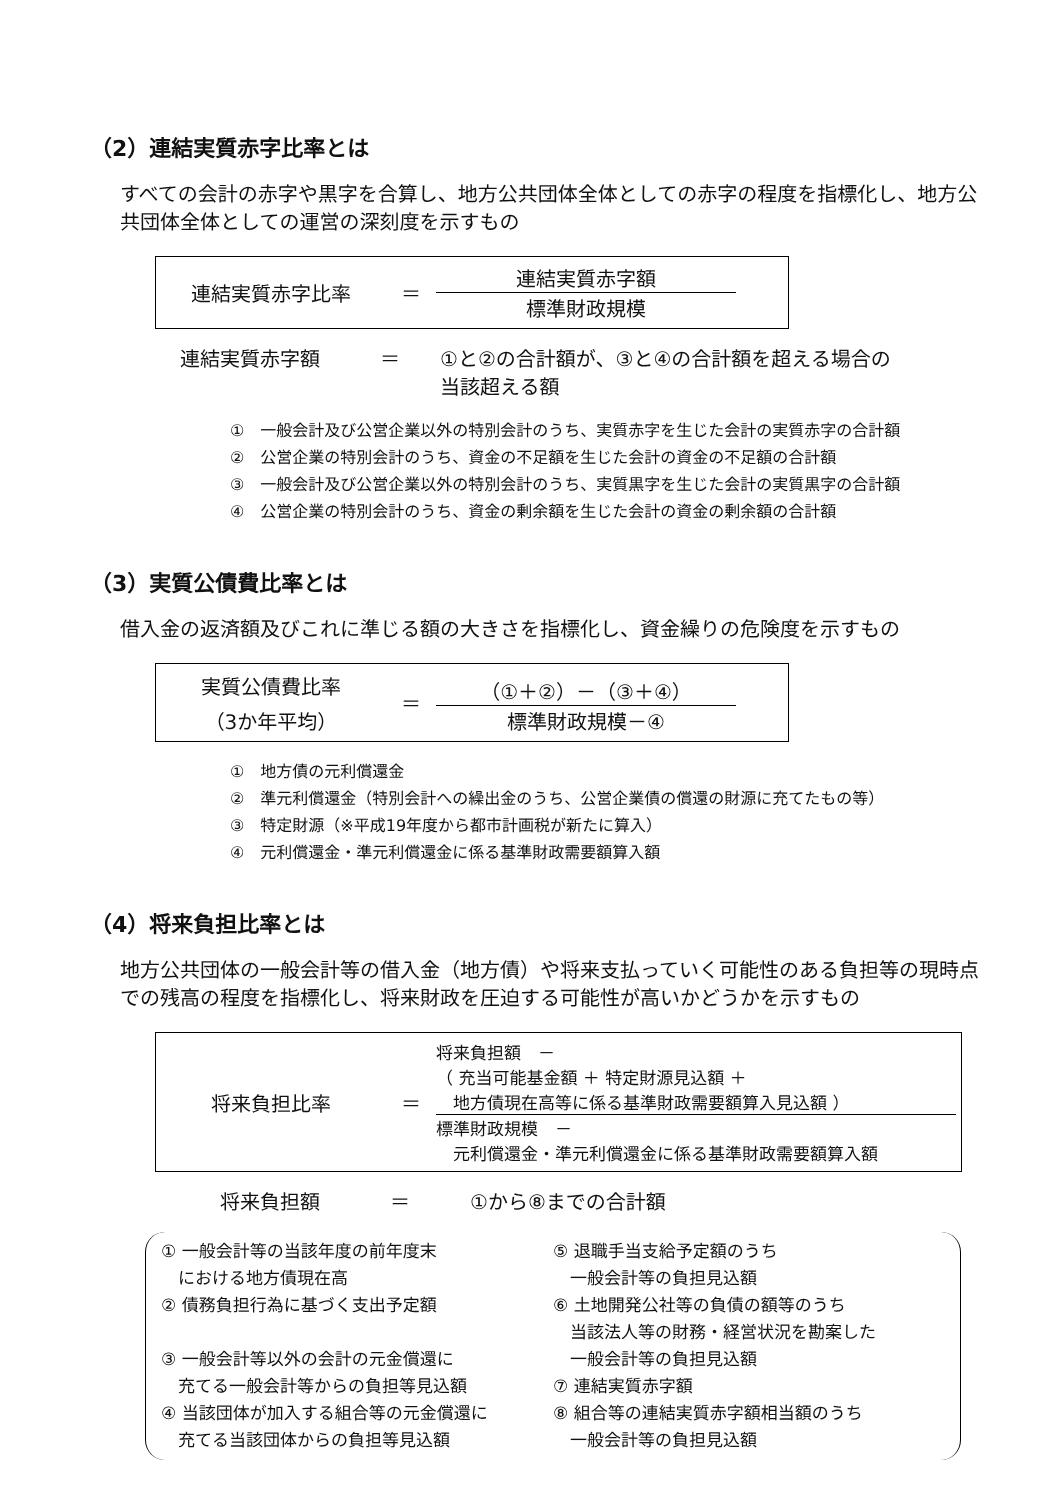（2）連結実質赤字比率とは
すべての会計の赤字や黒字を合算し、地方公共団体全体としての赤字の程度を指標化し、地方公共団体全体としての運営の深刻度を示すもの
連結実質赤字比率 ＝
連結実質赤字額
標準財政規模
連結実質赤字額 ＝ ①と②の合計額が、③と④の合計額を超える場合の
当該超える額
①　一般会計及び公営企業以外の特別会計のうち、実質赤字を生じた会計の実質赤字の合計額
②　公営企業の特別会計のうち、資金の不足額を生じた会計の資金の不足額の合計額
③　一般会計及び公営企業以外の特別会計のうち、実質黒字を生じた会計の実質黒字の合計額
④　公営企業の特別会計のうち、資金の剰余額を生じた会計の資金の剰余額の合計額
（3）実質公債費比率とは
借入金の返済額及びこれに準じる額の大きさを指標化し、資金繰りの危険度を示すもの
実質公債費比率
（3か年平均）
＝
（①＋②）－（③＋④）
標準財政規模－④
①　地方債の元利償還金
②　準元利償還金（特別会計への繰出金のうち、公営企業債の償還の財源に充てたもの等）
③　特定財源（※平成19年度から都市計画税が新たに算入）
④　元利償還金・準元利償還金に係る基準財政需要額算入額
（4）将来負担比率とは
地方公共団体の一般会計等の借入金（地方債）や将来支払っていく可能性のある負担等の現時点での残高の程度を指標化し、将来財政を圧迫する可能性が高いかどうかを示すもの
将来負担比率 ＝
将来負担額　－
（ 充当可能基金額 ＋ 特定財源見込額 ＋
　地方債現在高等に係る基準財政需要額算入見込額 ）
標準財政規模　－
　元利償還金・準元利償還金に係る基準財政需要額算入額
将来負担額 ＝ ①から⑧までの合計額
① 一般会計等の当該年度の前年度末
　における地方債現在高
② 債務負担行為に基づく支出予定額
③ 一般会計等以外の会計の元金償還に
　充てる一般会計等からの負担等見込額
④ 当該団体が加入する組合等の元金償還に
　充てる当該団体からの負担等見込額
⑤ 退職手当支給予定額のうち
　一般会計等の負担見込額
⑥ 土地開発公社等の負債の額等のうち
　当該法人等の財務・経営状況を勘案した
　一般会計等の負担見込額
⑦ 連結実質赤字額
⑧ 組合等の連結実質赤字額相当額のうち
　一般会計等の負担見込額